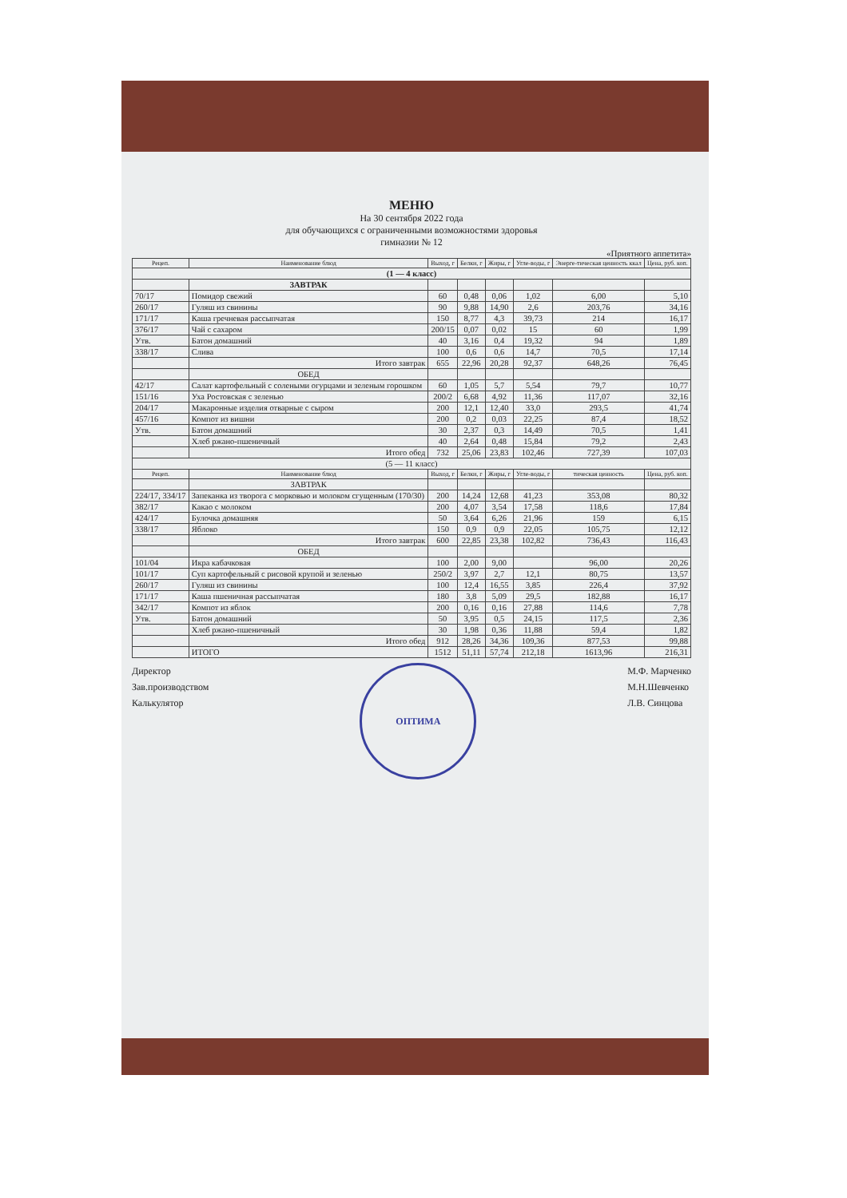МЕНЮ
На 30 сентября 2022 года
для обучающихся с ограниченными возможностями здоровья
гимназии № 12
«Приятного аппетита»
| Рецеп. | Наименование блюд | Выход, г | Белки, г | Жиры, г | Угле-воды, г | Энерге-тическая ценность ккал | Цена, руб. коп. |
| --- | --- | --- | --- | --- | --- | --- | --- |
| (1 — 4 класс) | | | | | | | |
| | ЗАВТРАК | | | | | | |
| 70/17 | Помидор свежий | 60 | 0,48 | 0,06 | 1,02 | 6,00 | 5,10 |
| 260/17 | Гуляш из свинины | 90 | 9,88 | 14,90 | 2,6 | 203,76 | 34,16 |
| 171/17 | Каша гречневая рассыпчатая | 150 | 8,77 | 4,3 | 39,73 | 214 | 16,17 |
| 376/17 | Чай с сахаром | 200/15 | 0,07 | 0,02 | 15 | 60 | 1,99 |
| Утв. | Батон домашний | 40 | 3,16 | 0,4 | 19,32 | 94 | 1,89 |
| 338/17 | Слива | 100 | 0,6 | 0,6 | 14,7 | 70,5 | 17,14 |
| | Итого завтрак | 655 | 22,96 | 20,28 | 92,37 | 648,26 | 76,45 |
| | ОБЕД | | | | | | |
| 42/17 | Салат картофельный с солеными огурцами и зеленым горошком | 60 | 1,05 | 5,7 | 5,54 | 79,7 | 10,77 |
| 151/16 | Уха Ростовская с зеленью | 200/2 | 6,68 | 4,92 | 11,36 | 117,07 | 32,16 |
| 204/17 | Макаронные изделия отварные с сыром | 200 | 12,1 | 12,40 | 33,0 | 293,5 | 41,74 |
| 457/16 | Компот из вишни | 200 | 0,2 | 0,03 | 22,25 | 87,4 | 18,52 |
| Утв. | Батон домашний | 30 | 2,37 | 0,3 | 14,49 | 70,5 | 1,41 |
| | Хлеб ржано-пшеничный | 40 | 2,64 | 0,48 | 15,84 | 79,2 | 2,43 |
| | Итого обед | 732 | 25,06 | 23,83 | 102,46 | 727,39 | 107,03 |
| (5 — 11 класс) | | | | | | | |
| Рецеп. | Наименование блюд | Выход, г | Белки, г | Жиры, г | Угле-воды, г | тическая ценность | Цена, руб. коп. |
| | ЗАВТРАК | | | | | | |
| 224/17, 334/17 | Запеканка из творога с морковью и молоком сгущенным (170/30) | 200 | 14,24 | 12,68 | 41,23 | 353,08 | 80,32 |
| 382/17 | Какао с молоком | 200 | 4,07 | 3,54 | 17,58 | 118,6 | 17,84 |
| 424/17 | Булочка домашняя | 50 | 3,64 | 6,26 | 21,96 | 159 | 6,15 |
| 338/17 | Яблоко | 150 | 0,9 | 0,9 | 22,05 | 105,75 | 12,12 |
| | Итого завтрак | 600 | 22,85 | 23,38 | 102,82 | 736,43 | 116,43 |
| | ОБЕД | | | | | | |
| 101/04 | Икра кабачковая | 100 | 2,00 | 9,00 | | 96,00 | 20,26 |
| 101/17 | Суп картофельный с рисовой крупой и зеленью | 250/2 | 3,97 | 2,7 | 12,1 | 80,75 | 13,57 |
| 260/17 | Гуляш из свинины | 100 | 12,4 | 16,55 | 3,85 | 226,4 | 37,92 |
| 171/17 | Каша пшеничная рассыпчатая | 180 | 3,8 | 5,09 | 29,5 | 182,88 | 16,17 |
| 342/17 | Компот из яблок | 200 | 0,16 | 0,16 | 27,88 | 114,6 | 7,78 |
| Утв. | Батон домашний | 50 | 3,95 | 0,5 | 24,15 | 117,5 | 2,36 |
| | Хлеб ржано-пшеничный | 30 | 1,98 | 0,36 | 11,88 | 59,4 | 1,82 |
| | Итого обед | 912 | 28,26 | 34,36 | 109,36 | 877,53 | 99,88 |
| | ИТОГО | 1512 | 51,11 | 57,74 | 212,18 | 1613,96 | 216,31 |
Директор
Зав.производством
Калькулятор
ОПТИМА
М.Ф. Марченко
М.Н.Шевченко
Л.В. Синцова